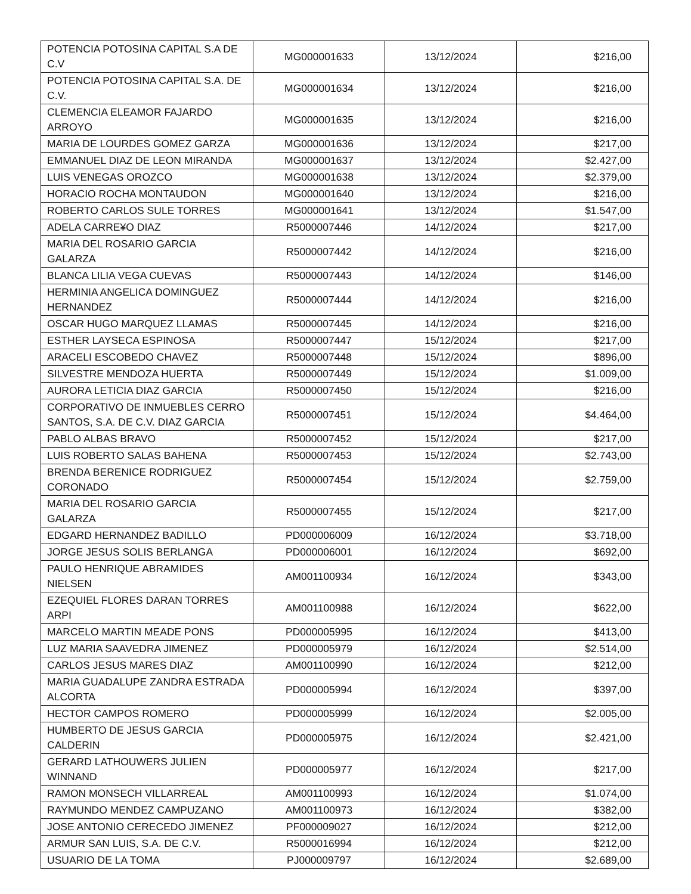| POTENCIA POTOSINA CAPITAL S.A DE C.V | MG000001633 | 13/12/2024 | $216,00 |
| POTENCIA POTOSINA CAPITAL S.A. DE C.V. | MG000001634 | 13/12/2024 | $216,00 |
| CLEMENCIA ELEAMOR FAJARDO ARROYO | MG000001635 | 13/12/2024 | $216,00 |
| MARIA DE LOURDES GOMEZ GARZA | MG000001636 | 13/12/2024 | $217,00 |
| EMMANUEL DIAZ DE LEON MIRANDA | MG000001637 | 13/12/2024 | $2.427,00 |
| LUIS VENEGAS OROZCO | MG000001638 | 13/12/2024 | $2.379,00 |
| HORACIO ROCHA MONTAUDON | MG000001640 | 13/12/2024 | $216,00 |
| ROBERTO CARLOS SULE TORRES | MG000001641 | 13/12/2024 | $1.547,00 |
| ADELA CARRE¥O DIAZ | R5000007446 | 14/12/2024 | $217,00 |
| MARIA DEL ROSARIO GARCIA GALARZA | R5000007442 | 14/12/2024 | $216,00 |
| BLANCA LILIA VEGA CUEVAS | R5000007443 | 14/12/2024 | $146,00 |
| HERMINIA ANGELICA DOMINGUEZ HERNANDEZ | R5000007444 | 14/12/2024 | $216,00 |
| OSCAR HUGO MARQUEZ LLAMAS | R5000007445 | 14/12/2024 | $216,00 |
| ESTHER LAYSECA ESPINOSA | R5000007447 | 15/12/2024 | $217,00 |
| ARACELI ESCOBEDO CHAVEZ | R5000007448 | 15/12/2024 | $896,00 |
| SILVESTRE MENDOZA HUERTA | R5000007449 | 15/12/2024 | $1.009,00 |
| AURORA LETICIA DIAZ GARCIA | R5000007450 | 15/12/2024 | $216,00 |
| CORPORATIVO DE INMUEBLES CERRO SANTOS, S.A. DE C.V. DIAZ GARCIA | R5000007451 | 15/12/2024 | $4.464,00 |
| PABLO ALBAS BRAVO | R5000007452 | 15/12/2024 | $217,00 |
| LUIS ROBERTO SALAS BAHENA | R5000007453 | 15/12/2024 | $2.743,00 |
| BRENDA BERENICE RODRIGUEZ CORONADO | R5000007454 | 15/12/2024 | $2.759,00 |
| MARIA DEL ROSARIO GARCIA GALARZA | R5000007455 | 15/12/2024 | $217,00 |
| EDGARD HERNANDEZ BADILLO | PD000006009 | 16/12/2024 | $3.718,00 |
| JORGE JESUS SOLIS BERLANGA | PD000006001 | 16/12/2024 | $692,00 |
| PAULO HENRIQUE ABRAMIDES NIELSEN | AM001100934 | 16/12/2024 | $343,00 |
| EZEQUIEL FLORES DARAN TORRES ARPI | AM001100988 | 16/12/2024 | $622,00 |
| MARCELO MARTIN MEADE PONS | PD000005995 | 16/12/2024 | $413,00 |
| LUZ MARIA SAAVEDRA JIMENEZ | PD000005979 | 16/12/2024 | $2.514,00 |
| CARLOS JESUS MARES DIAZ | AM001100990 | 16/12/2024 | $212,00 |
| MARIA GUADALUPE ZANDRA ESTRADA ALCORTA | PD000005994 | 16/12/2024 | $397,00 |
| HECTOR CAMPOS ROMERO | PD000005999 | 16/12/2024 | $2.005,00 |
| HUMBERTO DE JESUS GARCIA CALDERIN | PD000005975 | 16/12/2024 | $2.421,00 |
| GERARD LATHOUWERS JULIEN WINNAND | PD000005977 | 16/12/2024 | $217,00 |
| RAMON MONSECH VILLARREAL | AM001100993 | 16/12/2024 | $1.074,00 |
| RAYMUNDO MENDEZ CAMPUZANO | AM001100973 | 16/12/2024 | $382,00 |
| JOSE ANTONIO CERECEDO JIMENEZ | PF000009027 | 16/12/2024 | $212,00 |
| ARMUR SAN LUIS, S.A. DE C.V. | R5000016994 | 16/12/2024 | $212,00 |
| USUARIO DE LA TOMA | PJ000009797 | 16/12/2024 | $2.689,00 |